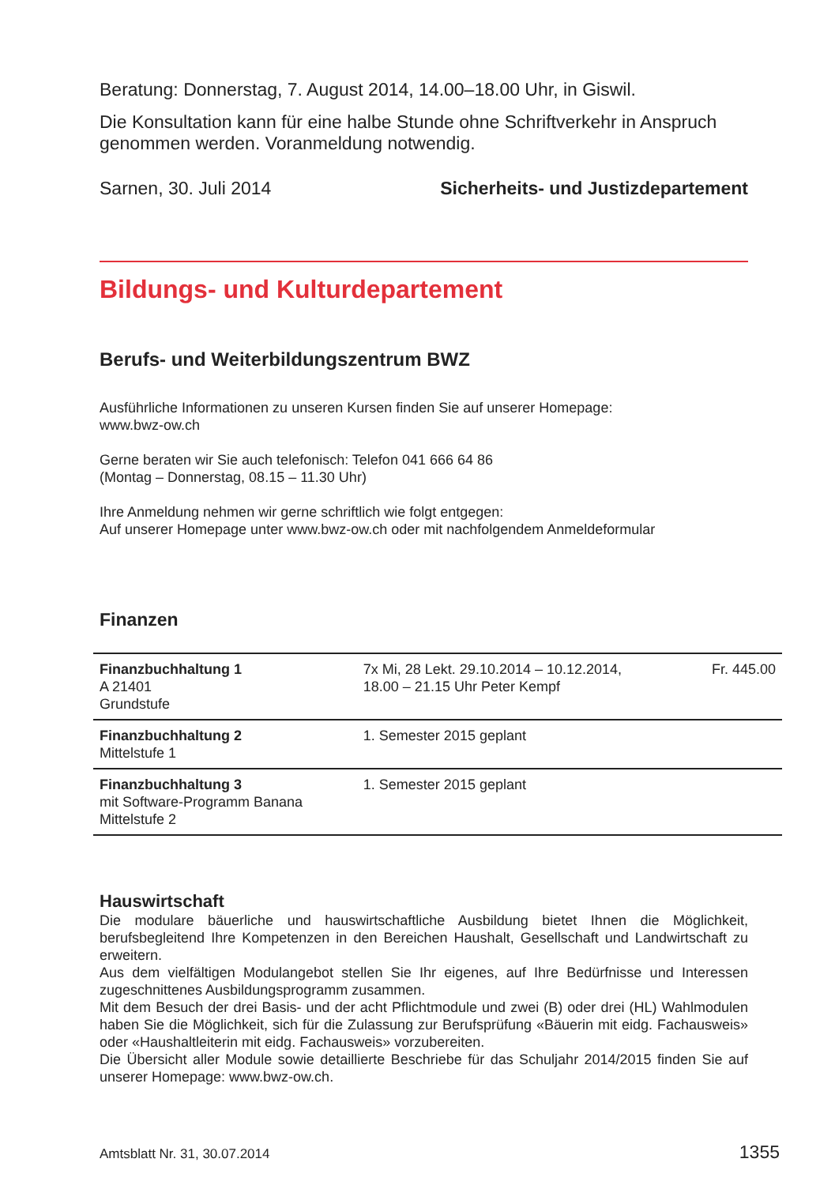Beratung: Donnerstag, 7. August 2014, 14.00–18.00 Uhr, in Giswil.
Die Konsultation kann für eine halbe Stunde ohne Schriftverkehr in Anspruch genommen werden. Voranmeldung notwendig.
Sarnen, 30. Juli 2014 Sicherheits- und Justizdepartement
Bildungs- und Kulturdepartement
Berufs- und Weiterbildungszentrum BWZ
Ausführliche Informationen zu unseren Kursen finden Sie auf unserer Homepage:
www.bwz-ow.ch
Gerne beraten wir Sie auch telefonisch: Telefon 041 666 64 86
(Montag – Donnerstag, 08.15 – 11.30 Uhr)
Ihre Anmeldung nehmen wir gerne schriftlich wie folgt entgegen:
Auf unserer Homepage unter www.bwz-ow.ch oder mit nachfolgendem Anmeldeformular
Finanzen
| Finanzbuchhaltung 1 A 21401 Grundstufe | 7x Mi, 28 Lekt. 29.10.2014 – 10.12.2014, 18.00 – 21.15 Uhr Peter Kempf | Fr. 445.00 |
| Finanzbuchhaltung 2 Mittelstufe 1 | 1. Semester 2015 geplant | |
| Finanzbuchhaltung 3 mit Software-Programm Banana Mittelstufe 2 | 1. Semester 2015 geplant | |
Hauswirtschaft
Die modulare bäuerliche und hauswirtschaftliche Ausbildung bietet Ihnen die Möglichkeit, berufsbegleitend Ihre Kompetenzen in den Bereichen Haushalt, Gesellschaft und Landwirtschaft zu erweitern.
Aus dem vielfältigen Modulangebot stellen Sie Ihr eigenes, auf Ihre Bedürfnisse und Interessen zugeschnittenes Ausbildungsprogramm zusammen.
Mit dem Besuch der drei Basis- und der acht Pflichtmodule und zwei (B) oder drei (HL) Wahlmodulen haben Sie die Möglichkeit, sich für die Zulassung zur Berufsprüfung «Bäuerin mit eidg. Fachausweis» oder «Haushaltleiterin mit eidg. Fachausweis» vorzubereiten.
Die Übersicht aller Module sowie detaillierte Beschriebe für das Schuljahr 2014/2015 finden Sie auf unserer Homepage: www.bwz-ow.ch.
Amtsblatt Nr. 31, 30.07.2014 1355